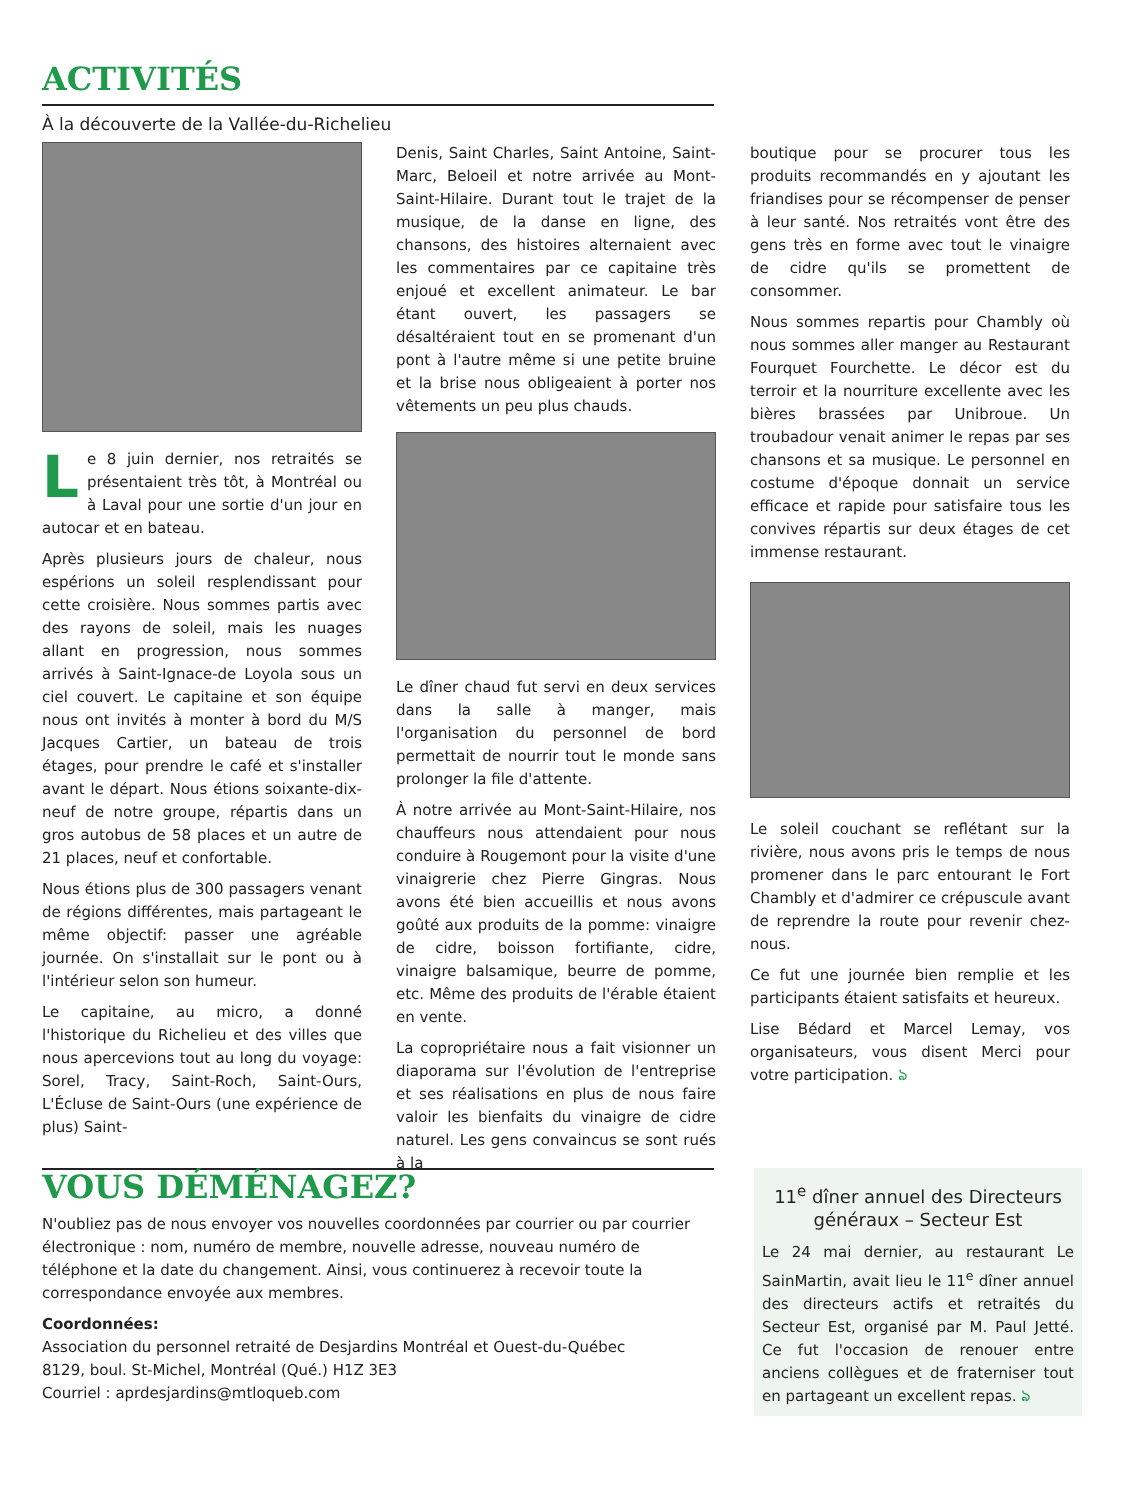ACTIVITÉS
À la découverte de la Vallée-du-Richelieu
Le 8 juin dernier, nos retraités se présentaient très tôt, à Montréal ou à Laval pour une sortie d'un jour en autocar et en bateau.
Après plusieurs jours de chaleur, nous espérions un soleil resplendissant pour cette croisière. Nous sommes partis avec des rayons de soleil, mais les nuages allant en progression, nous sommes arrivés à Saint-Ignace-de Loyola sous un ciel couvert. Le capitaine et son équipe nous ont invités à monter à bord du M/S Jacques Cartier, un bateau de trois étages, pour prendre le café et s'installer avant le départ. Nous étions soixante-dix-neuf de notre groupe, répartis dans un gros autobus de 58 places et un autre de 21 places, neuf et confortable.
Nous étions plus de 300 passagers venant de régions différentes, mais partageant le même objectif: passer une agréable journée. On s'installait sur le pont ou à l'intérieur selon son humeur.
Le capitaine, au micro, a donné l'historique du Richelieu et des villes que nous apercevions tout au long du voyage: Sorel, Tracy, Saint-Roch, Saint-Ours, L'Écluse de Saint-Ours (une expérience de plus) Saint-
Denis, Saint Charles, Saint Antoine, Saint-Marc, Beloeil et notre arrivée au Mont-Saint-Hilaire. Durant tout le trajet de la musique, de la danse en ligne, des chansons, des histoires alternaient avec les commentaires par ce capitaine très enjoué et excellent animateur. Le bar étant ouvert, les passagers se désaltéraient tout en se promenant d'un pont à l'autre même si une petite bruine et la brise nous obligeaient à porter nos vêtements un peu plus chauds.
Le dîner chaud fut servi en deux services dans la salle à manger, mais l'organisation du personnel de bord permettait de nourrir tout le monde sans prolonger la file d'attente.
À notre arrivée au Mont-Saint-Hilaire, nos chauffeurs nous attendaient pour nous conduire à Rougemont pour la visite d'une vinaigrerie chez Pierre Gingras. Nous avons été bien accueillis et nous avons goûté aux produits de la pomme: vinaigre de cidre, boisson fortifiante, cidre, vinaigre balsamique, beurre de pomme, etc. Même des produits de l'érable étaient en vente.
La copropriétaire nous a fait visionner un diaporama sur l'évolution de l'entreprise et ses réalisations en plus de nous faire valoir les bienfaits du vinaigre de cidre naturel. Les gens convaincus se sont rués à la
boutique pour se procurer tous les produits recommandés en y ajoutant les friandises pour se récompenser de penser à leur santé. Nos retraités vont être des gens très en forme avec tout le vinaigre de cidre qu'ils se promettent de consommer.
Nous sommes repartis pour Chambly où nous sommes aller manger au Restaurant Fourquet Fourchette. Le décor est du terroir et la nourriture excellente avec les bières brassées par Unibroue. Un troubadour venait animer le repas par ses chansons et sa musique. Le personnel en costume d'époque donnait un service efficace et rapide pour satisfaire tous les convives répartis sur deux étages de cet immense restaurant.
Le soleil couchant se reflétant sur la rivière, nous avons pris le temps de nous promener dans le parc entourant le Fort Chambly et d'admirer ce crépuscule avant de reprendre la route pour revenir chez- nous.
Ce fut une journée bien remplie et les participants étaient satisfaits et heureux.
Lise Bédard et Marcel Lemay, vos organisateurs, vous disent Merci pour votre participation. ঌ
VOUS DÉMÉNAGEZ?
N'oubliez pas de nous envoyer vos nouvelles coordonnées par courrier ou par courrier électronique : nom, numéro de membre, nouvelle adresse, nouveau numéro de téléphone et la date du changement. Ainsi, vous continuerez à recevoir toute la correspondance envoyée aux membres.
Coordonnées:
Association du personnel retraité de Desjardins Montréal et Ouest-du-Québec
8129, boul. St-Michel, Montréal (Qué.) H1Z 3E3
Courriel : aprdesjardins@mtloqueb.com
11<sup>e</sup> dîner annuel des Directeurs généraux – Secteur Est
Le 24 mai dernier, au restaurant Le SainMartin, avait lieu le 11<sup>e</sup> dîner annuel des directeurs actifs et retraités du Secteur Est, organisé par M. Paul Jetté. Ce fut l'occasion de renouer entre anciens collègues et de fraterniser tout en partageant un excellent repas. ঌ